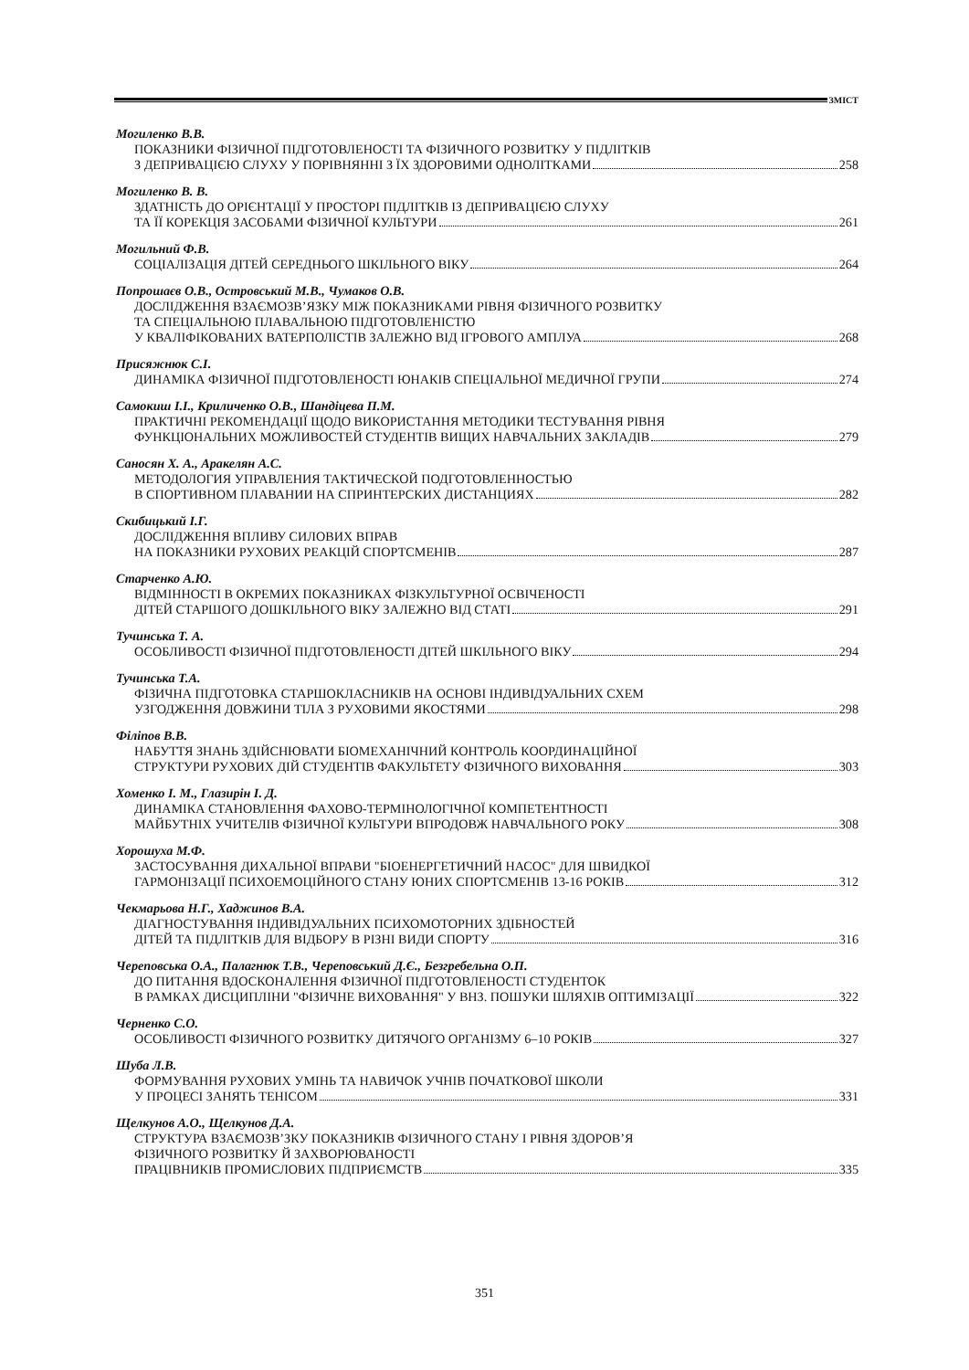ЗМІСТ
Могиленко В.В.
ПОКАЗНИКИ ФІЗИЧНОЇ ПІДГОТОВЛЕНОСТІ ТА ФІЗИЧНОГО РОЗВИТКУ У ПІДЛІТКІВ
З ДЕПРИВАЦІЄЮ СЛУХУ У ПОРІВНЯННІ З ЇХ ЗДОРОВИМИ ОДНОЛІТКАМИ 258
Могиленко В. В.
ЗДАТНІСТЬ ДО ОРІЄНТАЦІЇ У ПРОСТОРІ ПІДЛІТКІВ ІЗ ДЕПРИВАЦІЄЮ СЛУХУ
ТА ЇЇ КОРЕКЦІЯ ЗАСОБАМИ ФІЗИЧНОЇ КУЛЬТУРИ 261
Могильний Ф.В.
СОЦІАЛІЗАЦІЯ ДІТЕЙ СЕРЕДНЬОГО ШКІЛЬНОГО ВІКУ 264
Попрошаєв О.В., Островський М.В., Чумаков О.В.
ДОСЛІДЖЕННЯ ВЗАЄМОЗВ’ЯЗКУ МІЖ ПОКАЗНИКАМИ РІВНЯ ФІЗИЧНОГО РОЗВИТКУ
ТА СПЕЦІАЛЬНОЮ ПЛАВАЛЬНОЮ ПІДГОТОВЛЕНІСТЮ
У КВАЛІФІКОВАНИХ ВАТЕРПОЛІСТІВ ЗАЛЕЖНО ВІД ІГРОВОГО АМПЛУА 268
Присяжнюк С.І.
ДИНАМІКА ФІЗИЧНОЇ ПІДГОТОВЛЕНОСТІ ЮНАКІВ СПЕЦІАЛЬНОЇ МЕДИЧНОЇ ГРУПИ 274
Самокиш І.І., Криличенко О.В., Шандіцева П.М.
ПРАКТИЧНІ РЕКОМЕНДАЦІЇ ЩОДО ВИКОРИСТАННЯ МЕТОДИКИ ТЕСТУВАННЯ РІВНЯ
ФУНКЦІОНАЛЬНИХ МОЖЛИВОСТЕЙ СТУДЕНТІВ ВИЩИХ НАВЧАЛЬНИХ ЗАКЛАДІВ 279
Саносян Х. А., Аракелян А.С.
МЕТОДОЛОГИЯ УПРАВЛЕНИЯ ТАКТИЧЕСКОЙ ПОДГОТОВЛЕННОСТЬЮ
В СПОРТИВНОМ ПЛАВАНИИ НА СПРИНТЕРСКИХ ДИСТАНЦИЯХ 282
Скибицький І.Г.
ДОСЛІДЖЕННЯ ВПЛИВУ СИЛОВИХ ВПРАВ
НА ПОКАЗНИКИ РУХОВИХ РЕАКЦІЙ СПОРТСМЕНІВ 287
Старченко А.Ю.
ВІДМІННОСТІ В ОКРЕМИХ ПОКАЗНИКАХ ФІЗКУЛЬТУРНОЇ ОСВІЧЕНОСТІ
ДІТЕЙ СТАРШОГО ДОШКІЛЬНОГО ВІКУ ЗАЛЕЖНО ВІД СТАТІ 291
Тучинська Т. А.
ОСОБЛИВОСТІ ФІЗИЧНОЇ ПІДГОТОВЛЕНОСТІ ДІТЕЙ ШКІЛЬНОГО ВІКУ 294
Тучинська Т.А.
ФІЗИЧНА ПІДГОТОВКА СТАРШОКЛАСНИКІВ НА ОСНОВІ ІНДИВІДУАЛЬНИХ СХЕМ
УЗГОДЖЕННЯ ДОВЖИНИ ТІЛА З РУХОВИМИ ЯКОСТЯМИ 298
Філіпов В.В.
НАБУТТЯ ЗНАНЬ ЗДІЙСНЮВАТИ БІОМЕХАНІЧНИЙ КОНТРОЛЬ КООРДИНАЦІЙНОЇ
СТРУКТУРИ РУХОВИХ ДІЙ СТУДЕНТІВ ФАКУЛЬТЕТУ ФІЗИЧНОГО ВИХОВАННЯ 303
Хоменко І. М., Глазирін І. Д.
ДИНАМІКА СТАНОВЛЕННЯ ФАХОВО-ТЕРМІНОЛОГІЧНОЇ КОМПЕТЕНТНОСТІ
МАЙБУТНІХ УЧИТЕЛІВ ФІЗИЧНОЇ КУЛЬТУРИ ВПРОДОВЖ НАВЧАЛЬНОГО РОКУ 308
Хорошуха М.Ф.
ЗАСТОСУВАННЯ ДИХАЛЬНОЇ ВПРАВИ "БІОЕНЕРГЕТИЧНИЙ НАСОС" ДЛЯ ШВИДКОЇ
ГАРМОНІЗАЦІЇ ПСИХОЕМОЦІЙНОГО СТАНУ ЮНИХ СПОРТСМЕНІВ 13-16 РОКІВ 312
Чекмарьова Н.Г., Хаджинов В.А.
ДІАГНОСТУВАННЯ ІНДИВІДУАЛЬНИХ ПСИХОМОТОРНИХ ЗДІБНОСТЕЙ
ДІТЕЙ ТА ПІДЛІТКІВ ДЛЯ ВІДБОРУ В РІЗНІ ВИДИ СПОРТУ 316
Череповська О.А., Палагнюк Т.В., Череповський Д.Є., Безгребельна О.П.
ДО ПИТАННЯ ВДОСКОНАЛЕННЯ ФІЗИЧНОЇ ПІДГОТОВЛЕНОСТІ СТУДЕНТОК
В РАМКАХ ДИСЦИПЛІНИ "ФІЗИЧНЕ ВИХОВАННЯ" У ВНЗ. ПОШУКИ ШЛЯХІВ ОПТИМІЗАЦІЇ 322
Черненко С.О.
ОСОБЛИВОСТІ ФІЗИЧНОГО РОЗВИТКУ ДИТЯЧОГО ОРГАНІЗМУ 6–10 РОКІВ 327
Шуба Л.В.
ФОРМУВАННЯ РУХОВИХ УМІНЬ ТА НАВИЧОК УЧНІВ ПОЧАТКОВОЇ ШКОЛИ
У ПРОЦЕСІ ЗАНЯТЬ ТЕНІСОМ 331
Щелкунов А.О., Щелкунов Д.А.
СТРУКТУРА ВЗАЄМОЗВ’ЗКУ ПОКАЗНИКІВ ФІЗИЧНОГО СТАНУ І РІВНЯ ЗДОРОВ’Я
ФІЗИЧНОГО РОЗВИТКУ Й ЗАХВОРЮВАНОСТІ
ПРАЦІВНИКІВ ПРОМИСЛОВИХ ПІДПРИЄМСТВ 335
351